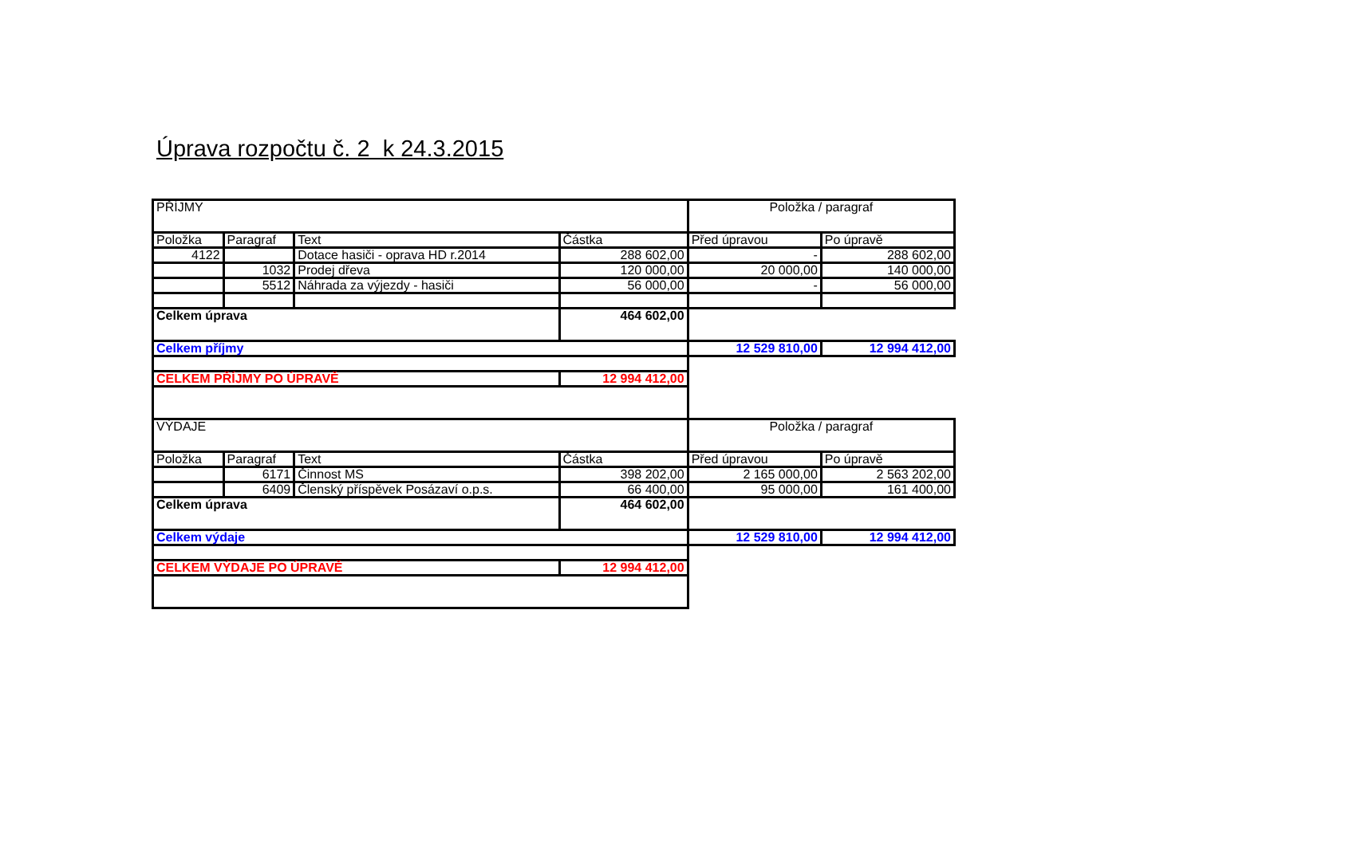Úprava rozpočtu č. 2 k 24.3.2015
| PŘÍJMY | | | | Položka / paragraf | |
| Položka | Paragraf | Text | Částka | Před úpravou | Po úpravě |
| 4122 | | Dotace hasiči - oprava HD r.2014 | 288 602,00 | - | 288 602,00 |
| | 1032 | Prodej dřeva | 120 000,00 | 20 000,00 | 140 000,00 |
| | 5512 | Náhrada za výjezdy - hasiči | 56 000,00 | - | 56 000,00 |
| Celkem úprava | | | 464 602,00 | | |
| Celkem příjmy | | | | 12 529 810,00 | 12 994 412,00 |
| CELKEM PŘÍJMY PO ÚPRAVĚ | | | 12 994 412,00 | | |
| VÝDAJE | | | | Položka / paragraf | |
| Položka | Paragraf | Text | Částka | Před úpravou | Po úpravě |
| | 6171 | Činnost MS | 398 202,00 | 2 165 000,00 | 2 563 202,00 |
| | 6409 | Členský příspěvek Posázaví o.p.s. | 66 400,00 | 95 000,00 | 161 400,00 |
| Celkem úprava | | | 464 602,00 | | |
| Celkem výdaje | | | | 12 529 810,00 | 12 994 412,00 |
| CELKEM VÝDAJE PO ÚPRAVĚ | | | 12 994 412,00 | | |